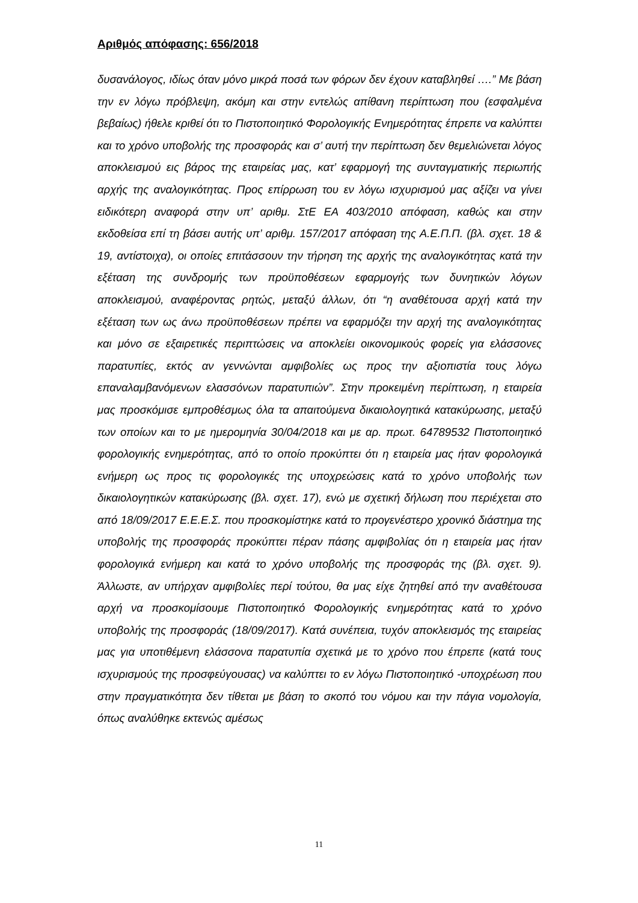Αριθμός απόφασης: 656/2018
δυσανάλογος, ιδίως όταν μόνο μικρά ποσά των φόρων δεν έχουν καταβληθεί ….” Με βάση την εν λόγω πρόβλεψη, ακόμη και στην εντελώς απίθανη περίπτωση που (εσφαλμένα βεβαίως) ήθελε κριθεί ότι το Πιστοποιητικό Φορολογικής Ενημερότητας έπρεπε να καλύπτει και το χρόνο υποβολής της προσφοράς και σ’ αυτή την περίπτωση δεν θεμελιώνεται λόγος αποκλεισμού εις βάρος της εταιρείας μας, κατ’ εφαρμογή της συνταγματικής περιωπής αρχής της αναλογικότητας. Προς επίρρωση του εν λόγω ισχυρισμού μας αξίζει να γίνει ειδικότερη αναφορά στην υπ’ αριθμ. ΣτΕ ΕΑ 403/2010 απόφαση, καθώς και στην εκδοθείσα επί τη βάσει αυτής υπ’ αριθμ. 157/2017 απόφαση της Α.Ε.Π.Π. (βλ. σχετ. 18 & 19, αντίστοιχα), οι οποίες επιτάσσουν την τήρηση της αρχής της αναλογικότητας κατά την εξέταση της συνδρομής των προϋποθέσεων εφαρμογής των δυνητικών λόγων αποκλεισμού, αναφέροντας ρητώς, μεταξύ άλλων, ότι “η αναθέτουσα αρχή κατά την εξέταση των ως άνω προϋποθέσεων πρέπει να εφαρμόζει την αρχή της αναλογικότητας και μόνο σε εξαιρετικές περιπτώσεις να αποκλείει οικονομικούς φορείς για ελάσσονες παρατυπίες, εκτός αν γεννώνται αμφιβολίες ως προς την αξιοπιστία τους λόγω επαναλαμβανόμενων ελασσόνων παρατυπιών”. Στην προκειμένη περίπτωση, η εταιρεία μας προσκόμισε εμπροθέσμως όλα τα απαιτούμενα δικαιολογητικά κατακύρωσης, μεταξύ των οποίων και το με ημερομηνία 30/04/2018 και με αρ. πρωτ. 64789532 Πιστοποιητικό φορολογικής ενημερότητας, από το οποίο προκύπτει ότι η εταιρεία μας ήταν φορολογικά ενήμερη ως προς τις φορολογικές της υποχρεώσεις κατά το χρόνο υποβολής των δικαιολογητικών κατακύρωσης (βλ. σχετ. 17), ενώ με σχετική δήλωση που περιέχεται στο από 18/09/2017 Ε.Ε.Ε.Σ. που προσκομίστηκε κατά το προγενέστερο χρονικό διάστημα της υποβολής της προσφοράς προκύπτει πέραν πάσης αμφιβολίας ότι η εταιρεία μας ήταν φορολογικά ενήμερη και κατά το χρόνο υποβολής της προσφοράς της (βλ. σχετ. 9). Άλλωστε, αν υπήρχαν αμφιβολίες περί τούτου, θα μας είχε ζητηθεί από την αναθέτουσα αρχή να προσκομίσουμε Πιστοποιητικό Φορολογικής ενημερότητας κατά το χρόνο υποβολής της προσφοράς (18/09/2017). Κατά συνέπεια, τυχόν αποκλεισμός της εταιρείας μας για υποτιθέμενη ελάσσονα παρατυπία σχετικά με το χρόνο που έπρεπε (κατά τους ισχυρισμούς της προσφεύγουσας) να καλύπτει το εν λόγω Πιστοποιητικό -υποχρέωση που στην πραγματικότητα δεν τίθεται με βάση το σκοπό του νόμου και την πάγια νομολογία, όπως αναλύθηκε εκτενώς αμέσως
11